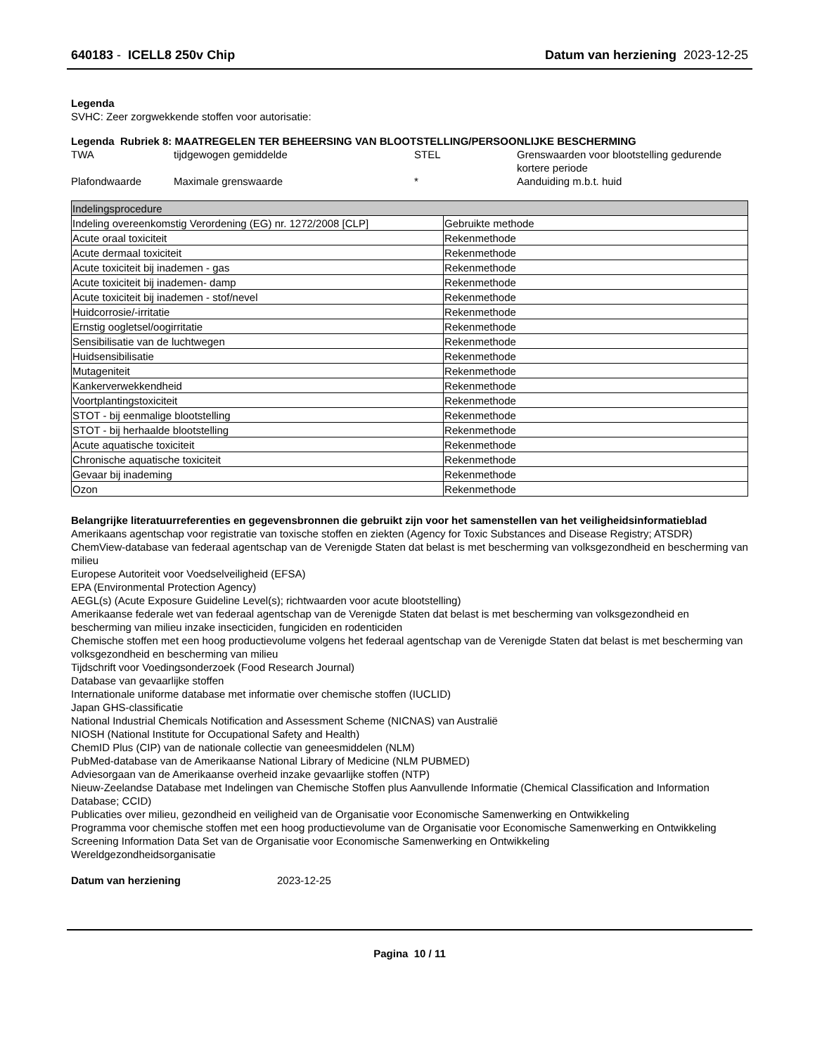640183 - ICELL8 250v Chip Datum van herziening 2023-12-25
Legenda
SVHC: Zeer zorgwekkende stoffen voor autorisatie:
Legenda Rubriek 8: MAATREGELEN TER BEHEERSING VAN BLOOTSTELLING/PERSOONLIJKE BESCHERMING
TWA tijdgewogen gemiddelde STEL Grenswaarden voor blootstelling gedurende kortere periode Plafondwaarde Maximale grenswaarde * Aanduiding m.b.t. huid
| Indelingsprocedure | |
| Indeling overeenkomstig Verordening (EG) nr. 1272/2008 [CLP] | Gebruikte methode |
| Acute oraal toxiciteit | Rekenmethode |
| Acute dermaal toxiciteit | Rekenmethode |
| Acute toxiciteit bij inademen - gas | Rekenmethode |
| Acute toxiciteit bij inademen- damp | Rekenmethode |
| Acute toxiciteit bij inademen - stof/nevel | Rekenmethode |
| Huidcorrosie/-irritatie | Rekenmethode |
| Ernstig oogletsel/oogirritatie | Rekenmethode |
| Sensibilisatie van de luchtwegen | Rekenmethode |
| Huidsensibilisatie | Rekenmethode |
| Mutageniteit | Rekenmethode |
| Kankerverwekkendheid | Rekenmethode |
| Voortplantingstoxiciteit | Rekenmethode |
| STOT - bij eenmalige blootstelling | Rekenmethode |
| STOT - bij herhaalde blootstelling | Rekenmethode |
| Acute aquatische toxiciteit | Rekenmethode |
| Chronische aquatische toxiciteit | Rekenmethode |
| Gevaar bij inademing | Rekenmethode |
| Ozon | Rekenmethode |
Belangrijke literatuurreferenties en gegevensbronnen die gebruikt zijn voor het samenstellen van het veiligheidsinformatieblad
Amerikaans agentschap voor registratie van toxische stoffen en ziekten (Agency for Toxic Substances and Disease Registry; ATSDR)
ChemView-database van federaal agentschap van de Verenigde Staten dat belast is met bescherming van volksgezondheid en bescherming van milieu
Europese Autoriteit voor Voedselveiligheid (EFSA)
EPA (Environmental Protection Agency)
AEGL(s) (Acute Exposure Guideline Level(s); richtwaarden voor acute blootstelling)
Amerikaanse federale wet van federaal agentschap van de Verenigde Staten dat belast is met bescherming van volksgezondheid en bescherming van milieu inzake insecticiden, fungiciden en rodenticiden
Chemische stoffen met een hoog productievolume volgens het federaal agentschap van de Verenigde Staten dat belast is met bescherming van volksgezondheid en bescherming van milieu
Tijdschrift voor Voedingsonderzoek (Food Research Journal)
Database van gevaarlijke stoffen
Internationale uniforme database met informatie over chemische stoffen (IUCLID)
Japan GHS-classificatie
National Industrial Chemicals Notification and Assessment Scheme (NICNAS) van Australië
NIOSH (National Institute for Occupational Safety and Health)
ChemID Plus (CIP) van de nationale collectie van geneesmiddelen (NLM)
PubMed-database van de Amerikaanse National Library of Medicine (NLM PUBMED)
Adviesorgaan van de Amerikaanse overheid inzake gevaarlijke stoffen (NTP)
Nieuw-Zeelandse Database met Indelingen van Chemische Stoffen plus Aanvullende Informatie (Chemical Classification and Information Database; CCID)
Publicaties over milieu, gezondheid en veiligheid van de Organisatie voor Economische Samenwerking en Ontwikkeling
Programma voor chemische stoffen met een hoog productievolume van de Organisatie voor Economische Samenwerking en Ontwikkeling
Screening Information Data Set van de Organisatie voor Economische Samenwerking en Ontwikkeling
Wereldgezondheidsorganisatie
Datum van herziening 2023-12-25
Pagina 10 / 11